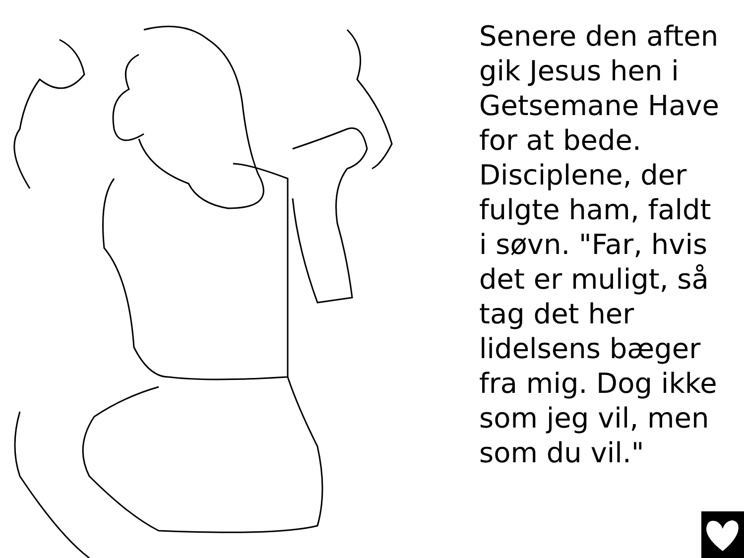Senere den aften gik Jesus hen i Getsemane Have for at bede. Disciplene, der fulgte ham, faldt i søvn. "Far, hvis det er muligt, så tag det her lidelsens bæger fra mig. Dog ikke som jeg vil, men som du vil."